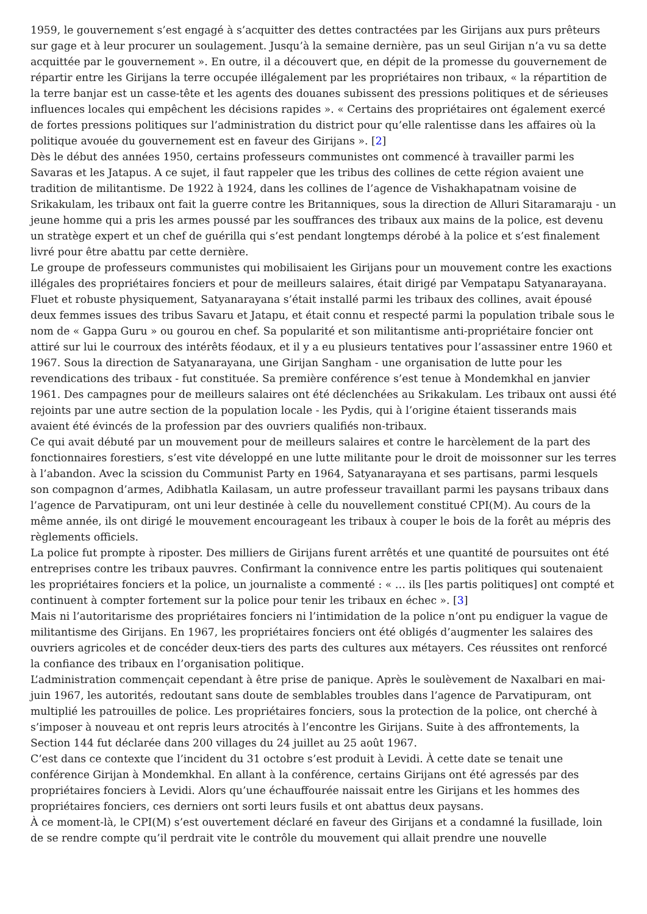1959, le gouvernement s’est engagé à s’acquitter des dettes contractées par les Girijans aux purs prêteurs sur gage et à leur procurer un soulagement. Jusqu’à la semaine dernière, pas un seul Girijan n’a vu sa dette acquittée par le gouvernement ». En outre, il a découvert que, en dépit de la promesse du gouvernement de répartir entre les Girijans la terre occupée illégalement par les propriétaires non tribaux, « la répartition de la terre banjar est un casse-tête et les agents des douanes subissent des pressions politiques et de sérieuses influences locales qui empêchent les décisions rapides ». « Certains des propriétaires ont également exercé de fortes pressions politiques sur l’administration du district pour qu’elle ralentisse dans les affaires où la politique avouée du gouvernement est en faveur des Girijans ». [2]
Dès le début des années 1950, certains professeurs communistes ont commencé à travailler parmi les Savaras et les Jatapus. A ce sujet, il faut rappeler que les tribus des collines de cette région avaient une tradition de militantisme. De 1922 à 1924, dans les collines de l’agence de Vishakhapatnam voisine de Srikakulam, les tribaux ont fait la guerre contre les Britanniques, sous la direction de Alluri Sitaramaraju - un jeune homme qui a pris les armes poussé par les souffrances des tribaux aux mains de la police, est devenu un stratège expert et un chef de guérilla qui s’est pendant longtemps dérobé à la police et s’est finalement livré pour être abattu par cette dernière.
Le groupe de professeurs communistes qui mobilisaient les Girijans pour un mouvement contre les exactions illégales des propriétaires fonciers et pour de meilleurs salaires, était dirigé par Vempatapu Satyanarayana. Fluet et robuste physiquement, Satyanarayana s’était installé parmi les tribaux des collines, avait épousé deux femmes issues des tribus Savaru et Jatapu, et était connu et respecté parmi la population tribale sous le nom de « Gappa Guru » ou gourou en chef. Sa popularité et son militantisme anti-propriétaire foncier ont attiré sur lui le courroux des intérêts féodaux, et il y a eu plusieurs tentatives pour l’assassiner entre 1960 et 1967. Sous la direction de Satyanarayana, une Girijan Sangham - une organisation de lutte pour les revendications des tribaux - fut constituée. Sa première conférence s’est tenue à Mondemkhal en janvier 1961. Des campagnes pour de meilleurs salaires ont été déclenchées au Srikakulam. Les tribaux ont aussi été rejoints par une autre section de la population locale - les Pydis, qui à l’origine étaient tisserands mais avaient été évincés de la profession par des ouvriers qualifiés non-tribaux.
Ce qui avait débuté par un mouvement pour de meilleurs salaires et contre le harcèlement de la part des fonctionnaires forestiers, s’est vite développé en une lutte militante pour le droit de moissonner sur les terres à l’abandon. Avec la scission du Communist Party en 1964, Satyanarayana et ses partisans, parmi lesquels son compagnon d’armes, Adibhatla Kailasam, un autre professeur travaillant parmi les paysans tribaux dans l’agence de Parvatipuram, ont uni leur destinée à celle du nouvellement constitué CPI(M). Au cours de la même année, ils ont dirigé le mouvement encourageant les tribaux à couper le bois de la forêt au mépris des règlements officiels.
La police fut prompte à riposter. Des milliers de Girijans furent arrêtés et une quantité de poursuites ont été entreprises contre les tribaux pauvres. Confirmant la connivence entre les partis politiques qui soutenaient les propriétaires fonciers et la police, un journaliste a commenté : « … ils [les partis politiques] ont compté et continuent à compter fortement sur la police pour tenir les tribaux en échec ». [3]
Mais ni l’autoritarisme des propriétaires fonciers ni l’intimidation de la police n’ont pu endiguer la vague de militantisme des Girijans. En 1967, les propriétaires fonciers ont été obligés d’augmenter les salaires des ouvriers agricoles et de concéder deux-tiers des parts des cultures aux métayers. Ces réussites ont renforcé la confiance des tribaux en l’organisation politique.
L’administration commençait cependant à être prise de panique. Après le soulèvement de Naxalbari en mai-juin 1967, les autorités, redoutant sans doute de semblables troubles dans l’agence de Parvatipuram, ont multiplié les patrouilles de police. Les propriétaires fonciers, sous la protection de la police, ont cherché à s’imposer à nouveau et ont repris leurs atrocités à l’encontre les Girijans. Suite à des affrontements, la Section 144 fut déclarée dans 200 villages du 24 juillet au 25 août 1967.
C’est dans ce contexte que l’incident du 31 octobre s’est produit à Levidi. À cette date se tenait une conférence Girijan à Mondemkhal. En allant à la conférence, certains Girijans ont été agressés par des propriétaires fonciers à Levidi. Alors qu’une échauffourée naissait entre les Girijans et les hommes des propriétaires fonciers, ces derniers ont sorti leurs fusils et ont abattus deux paysans.
À ce moment-là, le CPI(M) s’est ouvertement déclaré en faveur des Girijans et a condamné la fusillade, loin de se rendre compte qu’il perdrait vite le contrôle du mouvement qui allait prendre une nouvelle